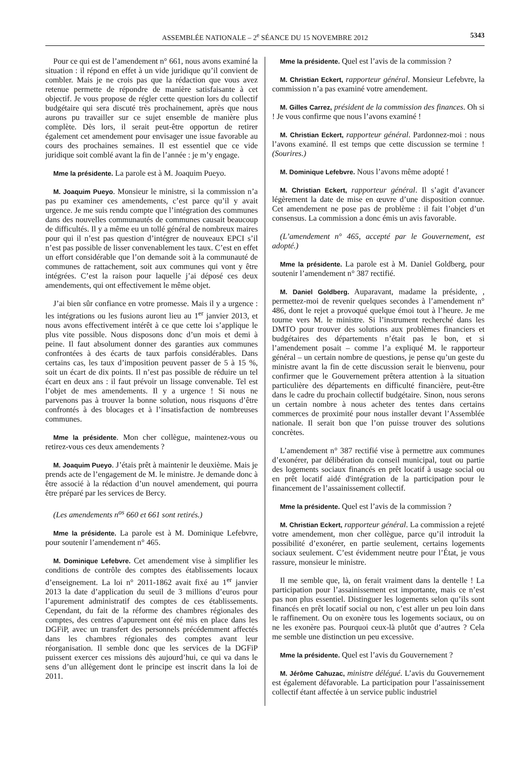ASSEMBLÉE NATIONALE – 2<sup>e</sup> SÉANCE DU 15 NOVEMBRE 2012 5343
Pour ce qui est de l’amendement n° 661, nous avons examiné la situation : il répond en effet à un vide juridique qu’il convient de combler. Mais je ne crois pas que la rédaction que vous avez retenue permette de répondre de manière satisfaisante à cet objectif. Je vous propose de régler cette question lors du collectif budgétaire qui sera discuté très prochainement, après que nous aurons pu travailler sur ce sujet ensemble de manière plus complète. Dès lors, il serait peut-être opportun de retirer également cet amendement pour envisager une issue favorable au cours des prochaines semaines. Il est essentiel que ce vide juridique soit comblé avant la fin de l’année : je m’y engage.
Mme la présidente. La parole est à M. Joaquim Pueyo.
M. Joaquim Pueyo. Monsieur le ministre, si la commission n’a pas pu examiner ces amendements, c’est parce qu’il y avait urgence. Je me suis rendu compte que l’intégration des communes dans des nouvelles communautés de communes causait beaucoup de difficultés. Il y a même eu un tollé général de nombreux maires pour qui il n’est pas question d’intégrer de nouveaux EPCI s’il n’est pas possible de lisser convenablement les taux. C’est en effet un effort considérable que l’on demande soit à la communauté de communes de rattachement, soit aux communes qui vont y être intégrées. C’est la raison pour laquelle j’ai déposé ces deux amendements, qui ont effectivement le même objet.
J’ai bien sûr confiance en votre promesse. Mais il y a urgence : les intégrations ou les fusions auront lieu au 1<sup>er</sup> janvier 2013, et nous avons effectivement intérêt à ce que cette loi s’applique le plus vite possible. Nous disposons donc d’un mois et demi à peine. Il faut absolument donner des garanties aux communes confrontées à des écarts de taux parfois considérables. Dans certains cas, les taux d’imposition peuvent passer de 5 à 15 %, soit un écart de dix points. Il n’est pas possible de réduire un tel écart en deux ans : il faut prévoir un lissage convenable. Tel est l’objet de mes amendements. Il y a urgence ! Si nous ne parvenons pas à trouver la bonne solution, nous risquons d’être confrontés à des blocages et à l’insatisfaction de nombreuses communes.
Mme la présidente. Mon cher collègue, maintenez-vous ou retirez-vous ces deux amendements ?
M. Joaquim Pueyo. J’étais prêt à maintenir le deuxième. Mais je prends acte de l’engagement de M. le ministre. Je demande donc à être associé à la rédaction d’un nouvel amendement, qui pourra être préparé par les services de Bercy.
(Les amendements n<sup>os</sup> 660 et 661 sont retirés.)
Mme la présidente. La parole est à M. Dominique Lefebvre, pour soutenir l’amendement n° 465.
M. Dominique Lefebvre. Cet amendement vise à simplifier les conditions de contrôle des comptes des établissements locaux d’enseignement. La loi n° 2011-1862 avait fixé au 1<sup>er</sup> janvier 2013 la date d’application du seuil de 3 millions d’euros pour l’apurement administratif des comptes de ces établissements. Cependant, du fait de la réforme des chambres régionales des comptes, des centres d’apurement ont été mis en place dans les DGFiP, avec un transfert des personnels précédemment affectés dans les chambres régionales des comptes avant leur réorganisation. Il semble donc que les services de la DGFiP puissent exercer ces missions dès aujourd’hui, ce qui va dans le sens d’un allègement dont le principe est inscrit dans la loi de 2011.
Mme la présidente. Quel est l’avis de la commission ?
M. Christian Eckert, rapporteur général. Monsieur Lefebvre, la commission n’a pas examiné votre amendement.
M. Gilles Carrez, président de la commission des finances. Oh si ! Je vous confirme que nous l’avons examiné !
M. Christian Eckert, rapporteur général. Pardonnez-moi : nous l’avons examiné. Il est temps que cette discussion se termine ! (Sourires.)
M. Dominique Lefebvre. Nous l’avons même adopté !
M. Christian Eckert, rapporteur général. Il s’agit d’avancer légèrement la date de mise en œuvre d’une disposition connue. Cet amendement ne pose pas de problème : il fait l’objet d’un consensus. La commission a donc émis un avis favorable.
(L’amendement n° 465, accepté par le Gouvernement, est adopté.)
Mme la présidente. La parole est à M. Daniel Goldberg, pour soutenir l’amendement n° 387 rectifié.
M. Daniel Goldberg. Auparavant, madame la présidente, , permettez-moi de revenir quelques secondes à l’amendement n° 486, dont le rejet a provoqué quelque émoi tout à l’heure. Je me tourne vers M. le ministre. Si l’instrument recherché dans les DMTO pour trouver des solutions aux problèmes financiers et budgétaires des départements n’était pas le bon, et si l’amendement posait – comme l’a expliqué M. le rapporteur général – un certain nombre de questions, je pense qu’un geste du ministre avant la fin de cette discussion serait le bienvenu, pour confirmer que le Gouvernement prêtera attention à la situation particulière des départements en difficulté financière, peut-être dans le cadre du prochain collectif budgétaire. Sinon, nous serons un certain nombre à nous acheter des tentes dans certains commerces de proximité pour nous installer devant l’Assemblée nationale. Il serait bon que l’on puisse trouver des solutions concrètes.
L’amendement n° 387 rectifié vise à permettre aux communes d’exonérer, par délibération du conseil municipal, tout ou partie des logements sociaux financés en prêt locatif à usage social ou en prêt locatif aidé d'intégration de la participation pour le financement de l’assainissement collectif.
Mme la présidente. Quel est l’avis de la commission ?
M. Christian Eckert, rapporteur général. La commission a rejeté votre amendement, mon cher collègue, parce qu’il introduit la possibilité d’exonérer, en partie seulement, certains logements sociaux seulement. C’est évidemment neutre pour l’État, je vous rassure, monsieur le ministre.
Il me semble que, là, on ferait vraiment dans la dentelle ! La participation pour l’assainissement est importante, mais ce n’est pas non plus essentiel. Distinguer les logements selon qu’ils sont financés en prêt locatif social ou non, c’est aller un peu loin dans le raffinement. Ou on exonère tous les logements sociaux, ou on ne les exonère pas. Pourquoi ceux-là plutôt que d’autres ? Cela me semble une distinction un peu excessive.
Mme la présidente. Quel est l’avis du Gouvernement ?
M. Jérôme Cahuzac, ministre délégué. L’avis du Gouvernement est également défavorable. La participation pour l’assainissement collectif étant affectée à un service public industriel